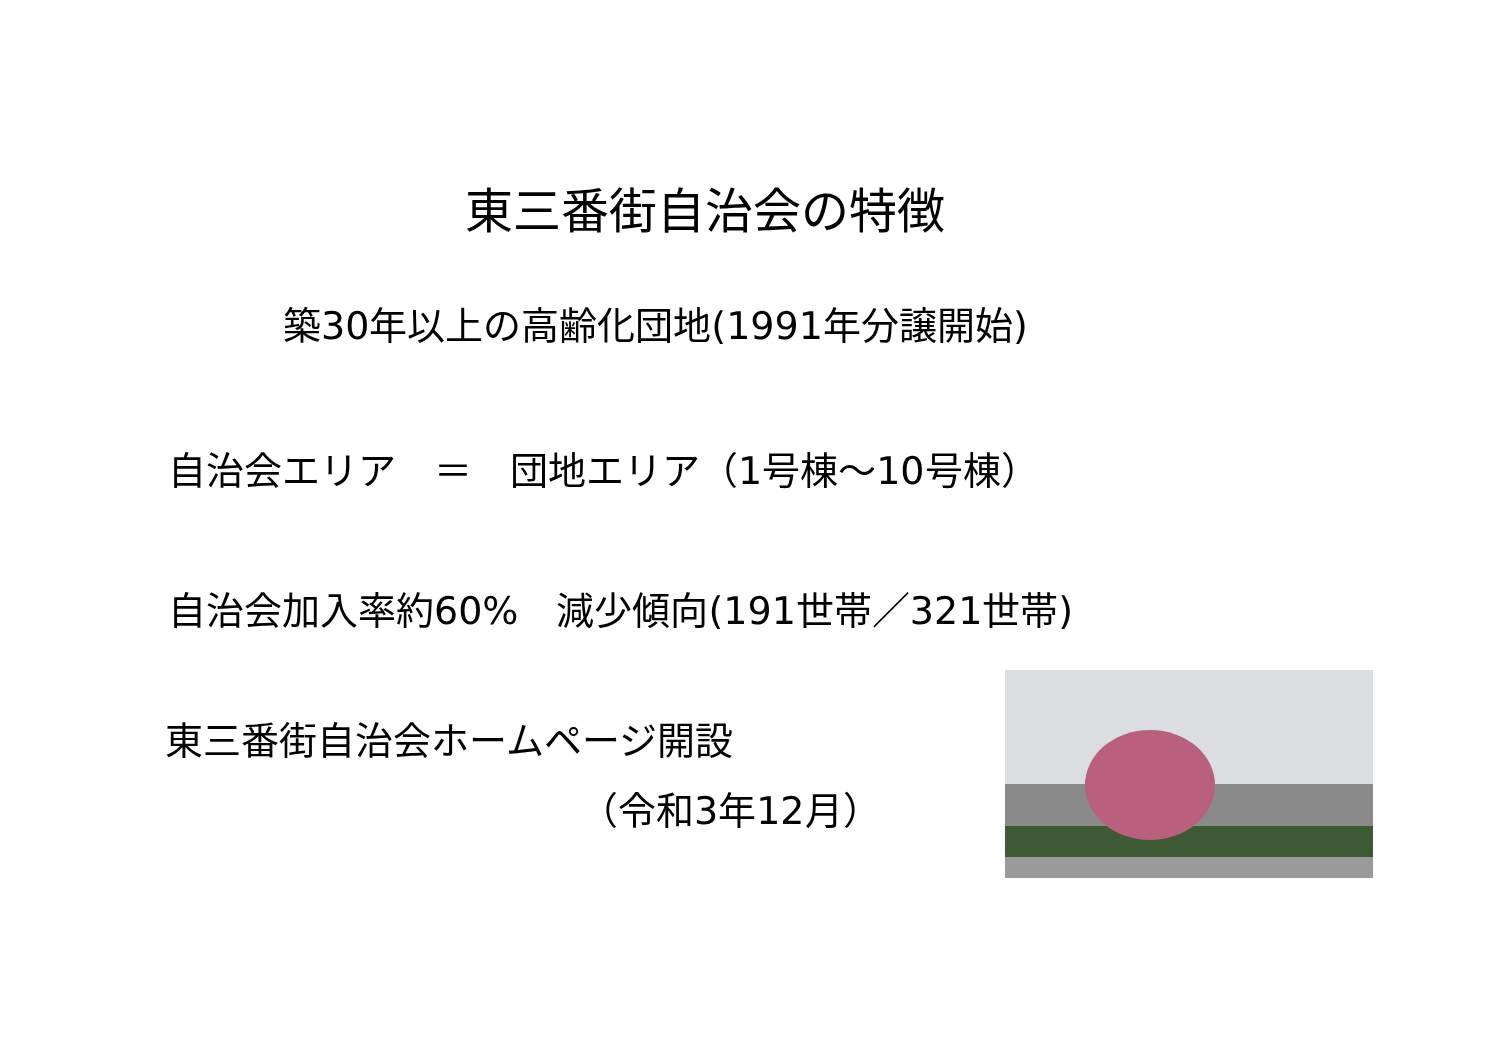東三番街自治会の特徴
築30年以上の高齢化団地(1991年分譲開始)
自治会エリア　＝　団地エリア（1号棟～10号棟）
自治会加入率約60%　減少傾向(191世帯／321世帯)
東三番街自治会ホームページ開設
（令和3年12月）